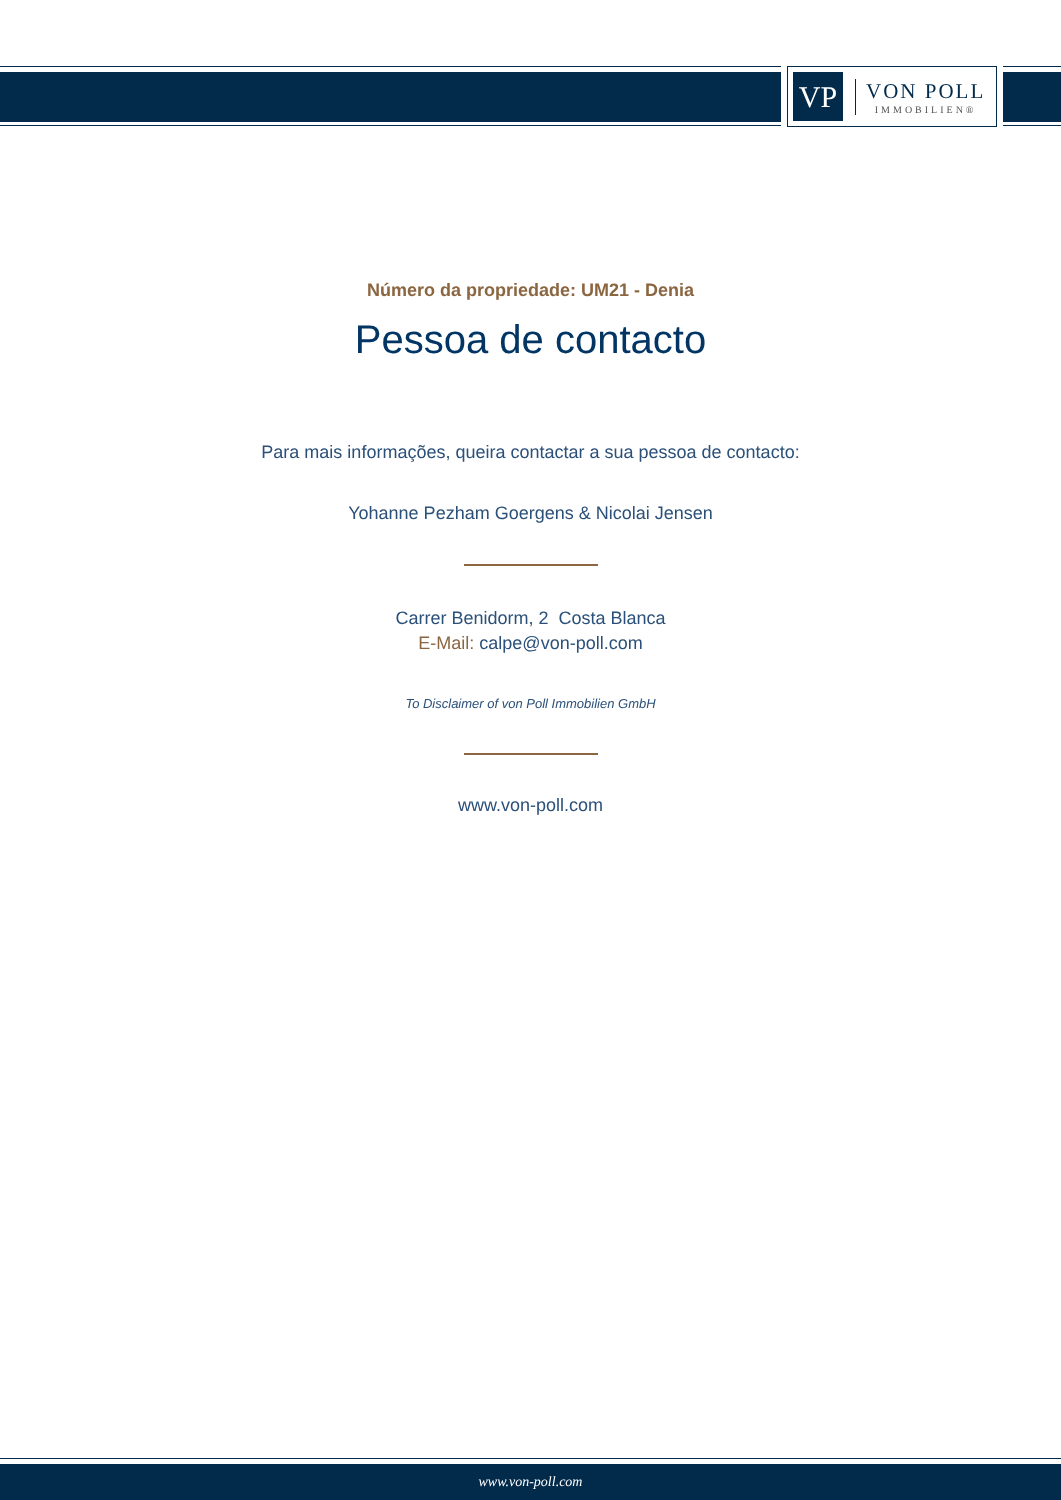VP
VON POLL
IMMOBILIEN®
Número da propriedade: UM21 - Denia
Pessoa de contacto
Para mais informações, queira contactar a sua pessoa de contacto:
Yohanne Pezham Goergens & Nicolai Jensen
Carrer Benidorm, 2 Costa Blanca
E-Mail: calpe@von-poll.com
To Disclaimer of von Poll Immobilien GmbH
www.von-poll.com
www.von-poll.com